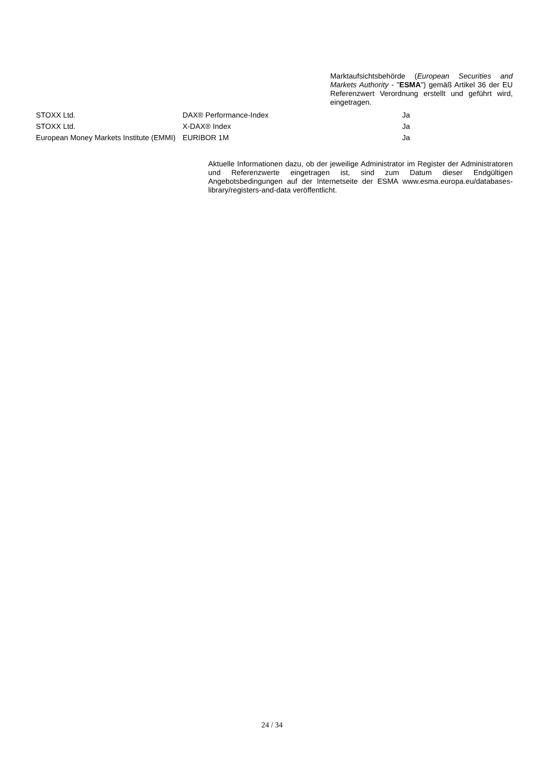Marktaufsichtsbehörde (European Securities and Markets Authority - "ESMA") gemäß Artikel 36 der EU Referenzwert Verordnung erstellt und geführt wird, eingetragen.
| STOXX Ltd. | DAX® Performance-Index | Ja |
| STOXX Ltd. | X-DAX® Index | Ja |
| European Money Markets Institute (EMMI) | EURIBOR 1M | Ja |
Aktuelle Informationen dazu, ob der jeweilige Administrator im Register der Administratoren und Referenzwerte eingetragen ist, sind zum Datum dieser Endgültigen Angebotsbedingungen auf der Internetseite der ESMA www.esma.europa.eu/databases-library/registers-and-data veröffentlicht.
24 / 34